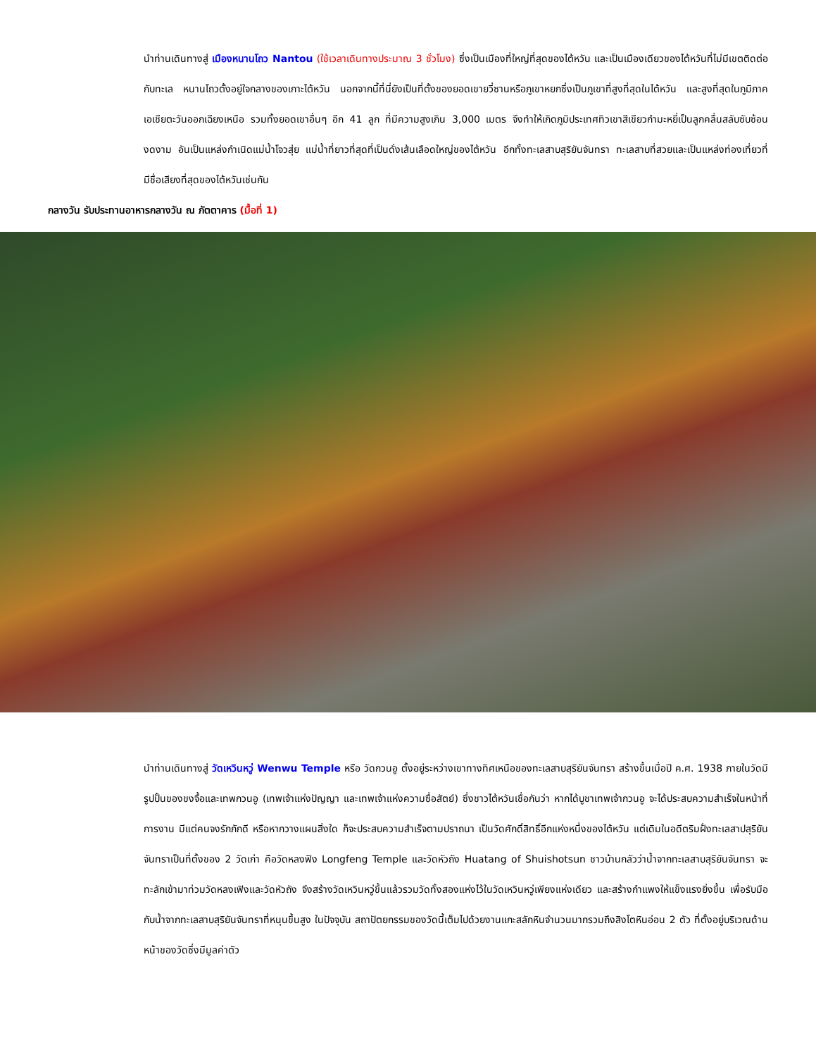นำท่านเดินทางสู่ เมืองหนานโถว Nantou (ใช้เวลาเดินทางประมาณ 3 ชั่วโมง) ซึ่งเป็นเมืองที่ใหญ่ที่สุดของไต้หวัน และเป็นเมืองเดียวของไต้หวันที่ไม่มีเขตติดต่อกับทะเล หนานโถวตั้งอยู่ใจกลางของเกาะไต้หวัน นอกจากนี้ที่นี่ยังเป็นที่ตั้งของยอดเขายวี่ซานหรือภูเขาหยกซึ่งเป็นภูเขาที่สูงที่สุดในไต้หวัน และสูงที่สุดในภูมิภาคเอเชียตะวันออกเฉียงเหนือ รวมทั้งยอดเขาอื่นๆ อีก 41 ลูก ที่มีความสูงเกิน 3,000 เมตร จึงทำให้เกิดภูมิประเทศทิวเขาสีเขียวกำมะหยี่เป็นลูกคลื่นสลับซับซ้อนงดงาม อันเป็นแหล่งกำเนิดแม่น้ำโจวสุ่ย แม่น้ำที่ยาวที่สุดที่เป็นดั่งเส้นเลือดใหญ่ของไต้หวัน อีกทั้งทะเลสาบสุริยันจันทรา ทะเลสาบที่สวยและเป็นแหล่งท่องเที่ยวที่มีชื่อเสียงที่สุดของไต้หวันเช่นกัน
กลางวัน รับประทานอาหารกลางวัน ณ ภัตตาคาร (มื้อที่ 1)
นำท่านเดินทางสู่ วัดเหวินหวู่ Wenwu Temple หรือ วัดกวนอู ตั้งอยู่ระหว่างเขาทางทิศเหนือของทะเลสาบสุริยันจันทรา สร้างขึ้นเมื่อปี ค.ศ. 1938 ภายในวัดมีรูปปั้นของขงจื้อและเทพกวนอู (เทพเจ้าแห่งปัญญา และเทพเจ้าแห่งความซื่อสัตย์) ซึ่งชาวไต้หวันเชื่อกันว่า หากได้บูชาเทพเจ้ากวนอู จะได้ประสบความสำเร็จในหน้าที่การงาน มีแต่คนจงรักภักดี หรือหากวางแผนสิ่งใด ก็จะประสบความสำเร็จตามปราถนา เป็นวัดศักดิ์สิทธิ์อีกแห่งหนึ่งของไต้หวัน แต่เดิมในอดีตริมฝั่งทะเลสาปสุริยันจันทราเป็นที่ตั้งของ 2 วัดเก่า คือวัดหลงฟิง Longfeng Temple และวัดหัวถัง Huatang of Shuishotsun ชาวบ้านกลัวว่าน้ำจากทะเลสาบสุริยันจันทรา จะทะลักเข้ามาท่วมวัดหลงเฟิงและวัดหัวถัง จึงสร้างวัดเหวินหวู่ขึ้นแล้วรวมวัดทั้งสองแห่งไว้ในวัดเหวินหวู่เพียงแห่งเดียว และสร้างกำแพงให้แข็งแรงยิ่งขึ้น เพื่อรับมือกับน้ำจากทะเลสาบสุริยันจันทราที่หนุนขึ้นสูง ในปัจจุบัน สถาปัตยกรรมของวัดนี้เต็มไปด้วยงานแกะสลักหินจำนวนมากรวมถึงสิงโตหินอ่อน 2 ตัว ที่ตั้งอยู่บริเวณด้านหน้าของวัดซึ่งมีมูลค่าตัว